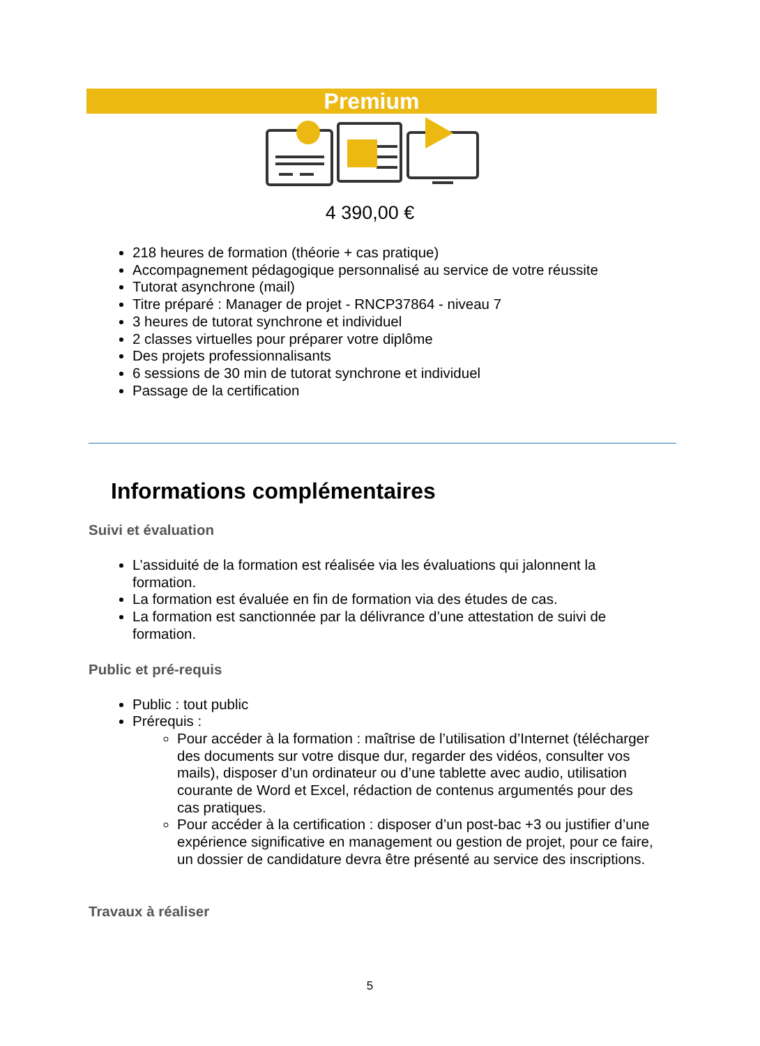Premium
4 390,00 €
218 heures de formation (théorie + cas pratique)
Accompagnement pédagogique personnalisé au service de votre réussite
Tutorat asynchrone (mail)
Titre préparé : Manager de projet - RNCP37864 - niveau 7
3 heures de tutorat synchrone et individuel
2 classes virtuelles pour préparer votre diplôme
Des projets professionnalisants
6 sessions de 30 min de tutorat synchrone et individuel
Passage de la certification
Informations complémentaires
Suivi et évaluation
L’assiduité de la formation est réalisée via les évaluations qui jalonnent la formation.
La formation est évaluée en fin de formation via des études de cas.
La formation est sanctionnée par la délivrance d’une attestation de suivi de formation.
Public et pré-requis
Public : tout public
Prérequis :
Pour accéder à la formation : maîtrise de l’utilisation d’Internet (télécharger des documents sur votre disque dur, regarder des vidéos, consulter vos mails), disposer d’un ordinateur ou d’une tablette avec audio, utilisation courante de Word et Excel, rédaction de contenus argumentés pour des cas pratiques.
Pour accéder à la certification : disposer d’un post-bac +3 ou justifier d’une expérience significative en management ou gestion de projet, pour ce faire, un dossier de candidature devra être présenté au service des inscriptions.
Travaux à réaliser
5